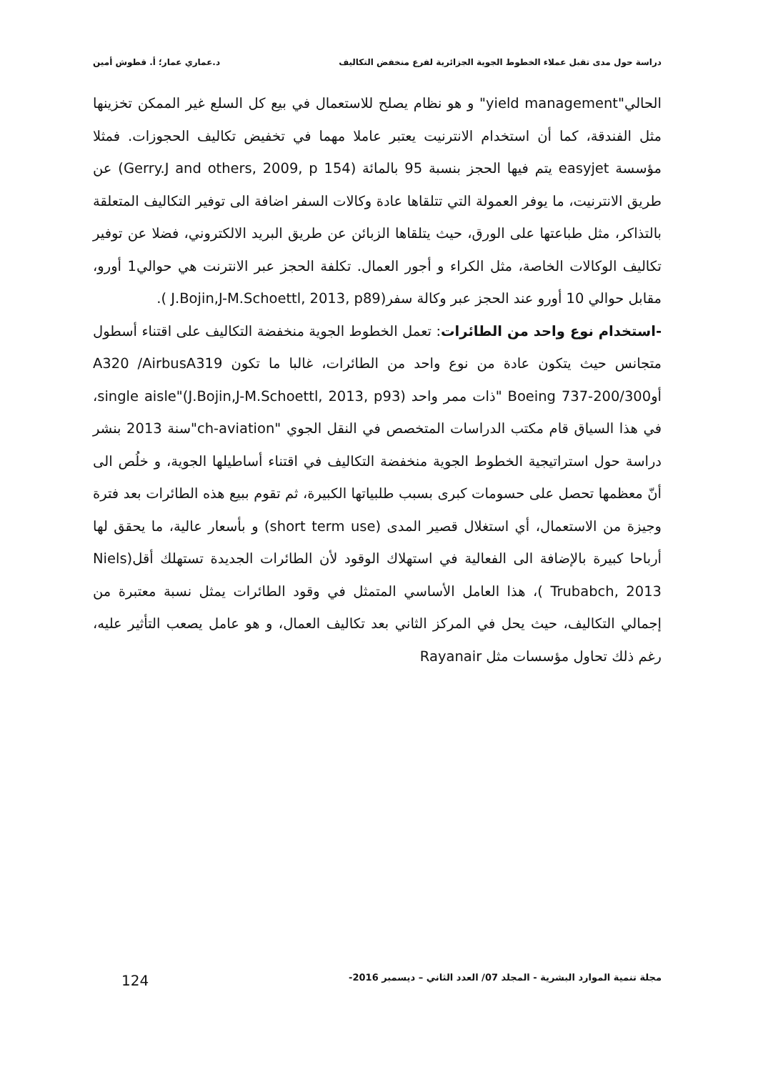دراسة حول مدى تقبل عملاء الخطوط الجوية الجزائرية لفرع منخفض التكاليف د.عماري عمار؛ أ. قطوش أمين
الحالي"yield management" و هو نظام يصلح للاستعمال في بيع كل السلع غير الممكن تخزينها مثل الفندقة، كما أن استخدام الانترنيت يعتبر عاملا مهما في تخفيض تكاليف الحجوزات. فمثلا مؤسسة easyjet يتم فيها الحجز بنسبة 95 بالمائة (Gerry.J and others, 2009, p 154) عن طريق الانترنيت، ما يوفر العمولة التي تتلقاها عادة وكالات السفر اضافة الى توفير التكاليف المتعلقة بالتذاكر، مثل طباعتها على الورق، حيث يتلقاها الزبائن عن طريق البريد الالكتروني، فضلا عن توفير تكاليف الوكالات الخاصة، مثل الكراء و أجور العمال. تكلفة الحجز عبر الانترنت هي حوالي1 أورو، مقابل حوالي 10 أورو عند الحجز عبر وكالة سفر(J.Bojin,J-M.Schoettl, 2013, p89 ).
-استخدام نوع واحد من الطائرات: تعمل الخطوط الجوية منخفضة التكاليف على اقتناء أسطول متجانس حيث يتكون عادة من نوع واحد من الطائرات، غالبا ما تكون A320 /AirbusA319 أوBoeing 737-200/300 "ذات ممر واحد single aisle"(J.Bojin,J-M.Schoettl, 2013, p93)، في هذا السياق قام مكتب الدراسات المتخصص في النقل الجوي "ch-aviation"سنة 2013 بنشر دراسة حول استراتيجية الخطوط الجوية منخفضة التكاليف في اقتناء أساطيلها الجوية، و خلُص الى أنّ معظمها تحصل على حسومات كبرى بسبب طلبياتها الكبيرة، ثم تقوم ببيع هذه الطائرات بعد فترة وجيزة من الاستعمال، أي استغلال قصير المدى (short term use) و بأسعار عالية، ما يحقق لها أرباحا كبيرة بالإضافة الى الفعالية في استهلاك الوقود لأن الطائرات الجديدة تستهلك أقل(Niels Trubabch, 2013 )، هذا العامل الأساسي المتمثل في وقود الطائرات يمثل نسبة معتبرة من إجمالي التكاليف، حيث يحل في المركز الثاني بعد تكاليف العمال، و هو عامل يصعب التأثير عليه، رغم ذلك تحاول مؤسسات مثل Rayanair
مجلة تنمية الموارد البشرية - المجلد 07/ العدد الثاني – ديسمبر 2016- 124